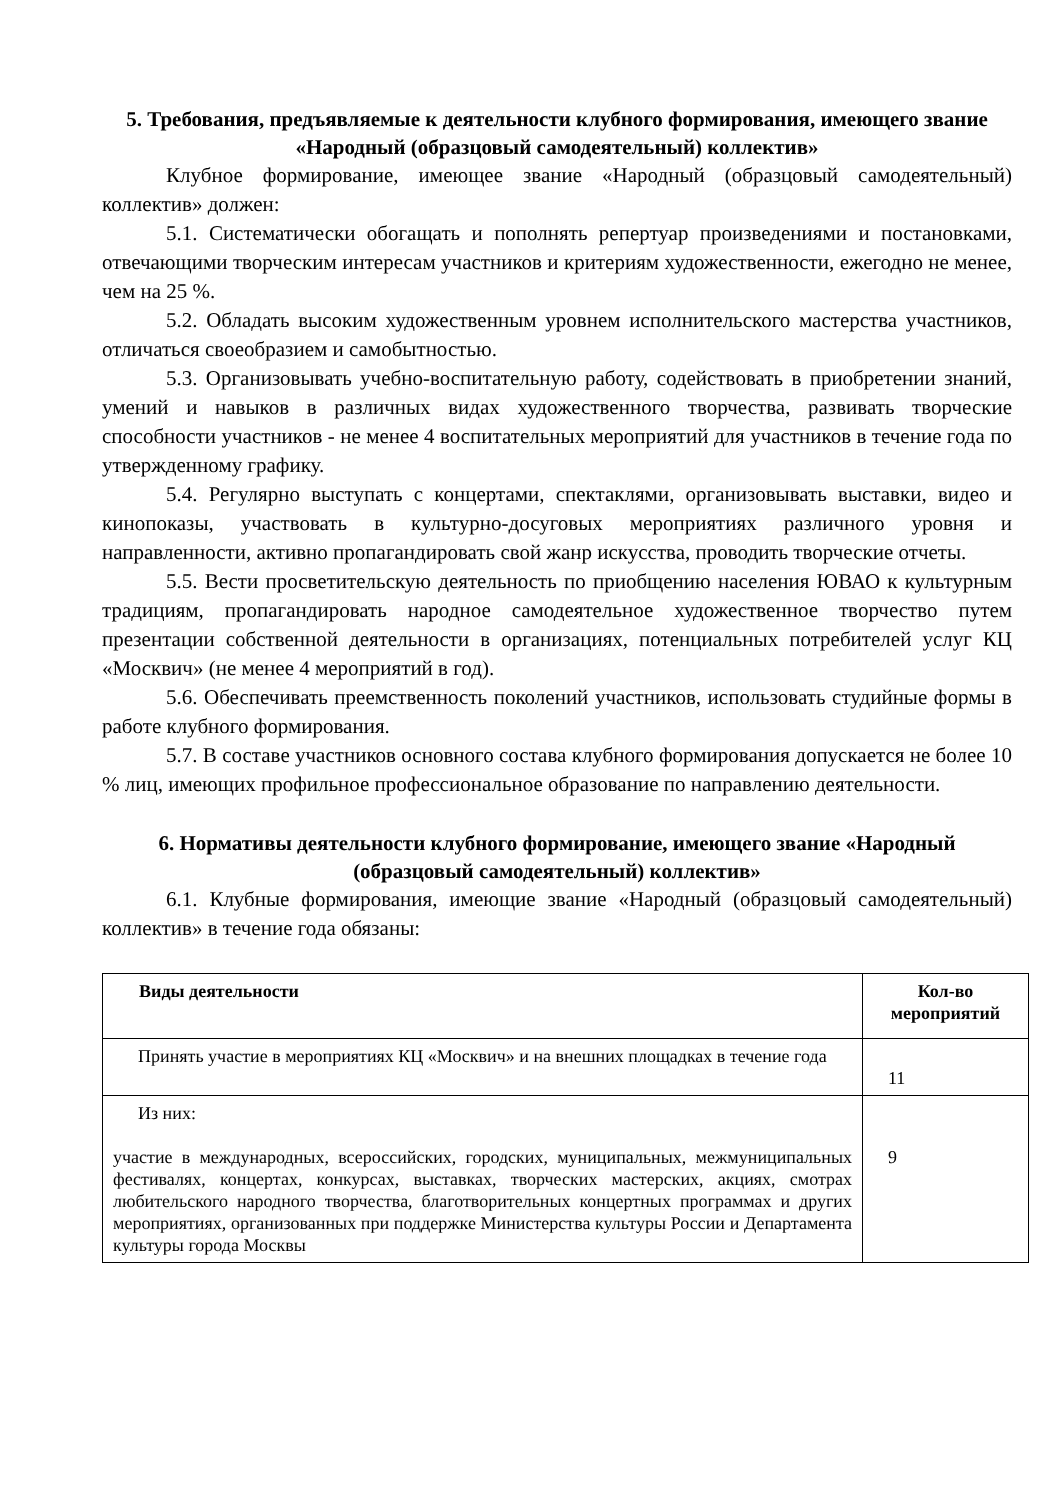5. Требования, предъявляемые к деятельности клубного формирования, имеющего звание «Народный (образцовый самодеятельный) коллектив»
Клубное формирование, имеющее звание «Народный (образцовый самодеятельный) коллектив» должен:
5.1. Систематически обогащать и пополнять репертуар произведениями и постановками, отвечающими творческим интересам участников и критериям художественности, ежегодно не менее, чем на 25 %.
5.2. Обладать высоким художественным уровнем исполнительского мастерства участников, отличаться своеобразием и самобытностью.
5.3. Организовывать учебно-воспитательную работу, содействовать в приобретении знаний, умений и навыков в различных видах художественного творчества, развивать творческие способности участников - не менее 4 воспитательных мероприятий для участников в течение года по утвержденному графику.
5.4. Регулярно выступать с концертами, спектаклями, организовывать выставки, видео и кинопоказы, участвовать в культурно-досуговых мероприятиях различного уровня и направленности, активно пропагандировать свой жанр искусства, проводить творческие отчеты.
5.5. Вести просветительскую деятельность по приобщению населения ЮВАО к культурным традициям, пропагандировать народное самодеятельное художественное творчество путем презентации собственной деятельности в организациях, потенциальных потребителей услуг КЦ «Москвич» (не менее 4 мероприятий в год).
5.6. Обеспечивать преемственность поколений участников, использовать студийные формы в работе клубного формирования.
5.7. В составе участников основного состава клубного формирования допускается не более 10 % лиц, имеющих профильное профессиональное образование по направлению деятельности.
6. Нормативы деятельности клубного формирование, имеющего звание «Народный (образцовый самодеятельный) коллектив»
6.1. Клубные формирования, имеющие звание «Народный (образцовый самодеятельный) коллектив» в течение года обязаны:
| Виды деятельности | Кол-во мероприятий |
| --- | --- |
| Принять участие в мероприятиях КЦ «Москвич» и на внешних площадках в течение года | 11 |
| Из них: участие в международных, всероссийских, городских, муниципальных, межмуниципальных фестивалях, концертах, конкурсах, выставках, творческих мастерских, акциях, смотрах любительского народного творчества, благотворительных концертных программах и других мероприятиях, организованных при поддержке Министерства культуры России и Департамента культуры города Москвы | 9 |